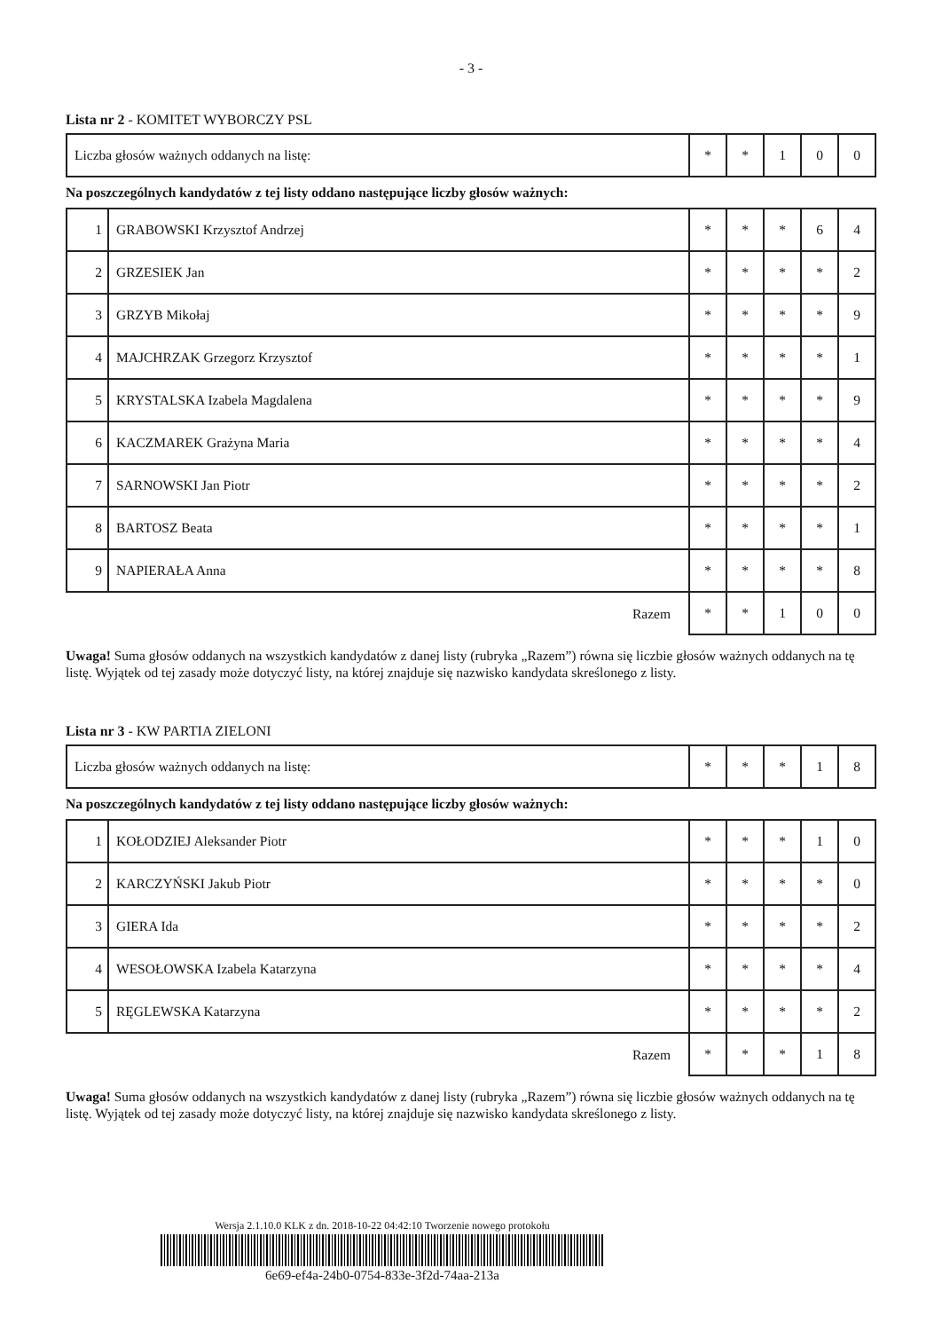- 3 -
Lista nr 2 - KOMITET WYBORCZY PSL
| Liczba głosów ważnych oddanych na listę: | * | * | 1 | 0 | 0 |
Na poszczególnych kandydatów z tej listy oddano następujące liczby głosów ważnych:
| 1 | GRABOWSKI Krzysztof Andrzej | * | * | * | 6 | 4 |
| 2 | GRZESIEK Jan | * | * | * | * | 2 |
| 3 | GRZYB Mikołaj | * | * | * | * | 9 |
| 4 | MAJCHRZAK Grzegorz Krzysztof | * | * | * | * | 1 |
| 5 | KRYSTALSKA Izabela Magdalena | * | * | * | * | 9 |
| 6 | KACZMAREK Grażyna Maria | * | * | * | * | 4 |
| 7 | SARNOWSKI Jan Piotr | * | * | * | * | 2 |
| 8 | BARTOSZ Beata | * | * | * | * | 1 |
| 9 | NAPIERAŁA Anna | * | * | * | * | 8 |
| Razem | | * | * | 1 | 0 | 0 |
Uwaga! Suma głosów oddanych na wszystkich kandydatów z danej listy (rubryka „Razem”) równa się liczbie głosów ważnych oddanych na tę listę. Wyjątek od tej zasady może dotyczyć listy, na której znajduje się nazwisko kandydata skreślonego z listy.
Lista nr 3 - KW PARTIA ZIELONI
| Liczba głosów ważnych oddanych na listę: | * | * | * | 1 | 8 |
Na poszczególnych kandydatów z tej listy oddano następujące liczby głosów ważnych:
| 1 | KOŁODZIEJ Aleksander Piotr | * | * | * | 1 | 0 |
| 2 | KARCZYŃSKI Jakub Piotr | * | * | * | * | 0 |
| 3 | GIERA Ida | * | * | * | * | 2 |
| 4 | WESOŁOWSKA Izabela Katarzyna | * | * | * | * | 4 |
| 5 | RĘGLEWSKA Katarzyna | * | * | * | * | 2 |
| Razem | | * | * | * | 1 | 8 |
Uwaga! Suma głosów oddanych na wszystkich kandydatów z danej listy (rubryka „Razem”) równa się liczbie głosów ważnych oddanych na tę listę. Wyjątek od tej zasady może dotyczyć listy, na której znajduje się nazwisko kandydata skreślonego z listy.
Wersja 2.1.10.0 KLK z dn. 2018-10-22 04:42:10 Tworzenie nowego protokołu
6e69-ef4a-24b0-0754-833e-3f2d-74aa-213a